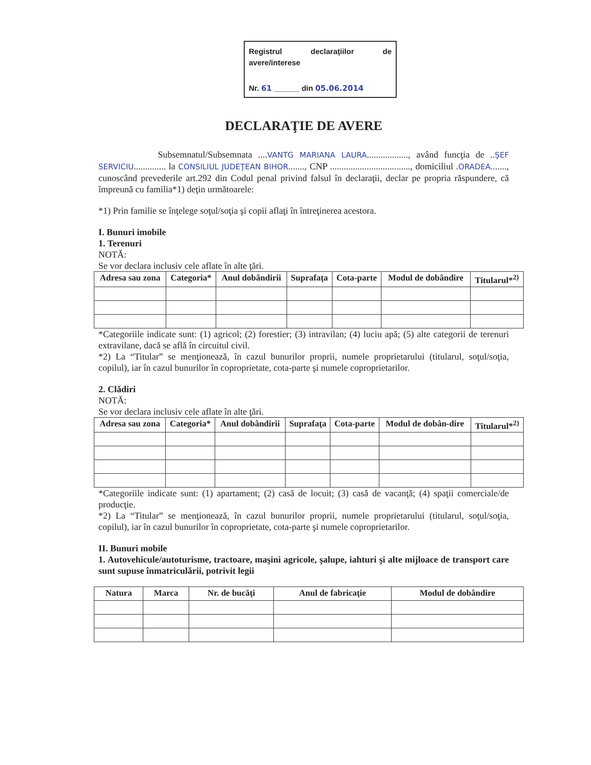Registrul declaraţiilor de avere/interese
Nr. 61 ______ din 05.06.2014
DECLARAŢIE DE AVERE
Subsemnatul/Subsemnata ....VANTG MARIANA LAURA.................., având funcţia de ..ŞEF SERVICIU.............. la CONSILIUL JUDEŢEAN BIHOR......., CNP ..................................., domiciliul .ORADEA......., cunoscând prevederile art.292 din Codul penal privind falsul în declaraţii, declar pe propria răspundere, că împreună cu familia*1) deţin următoarele:
*1) Prin familie se înţelege soţul/soţia şi copii aflaţi în întreţinerea acestora.
I. Bunuri imobile
1. Terenuri
NOTĂ:
Se vor declara inclusiv cele aflate în alte ţări.
| Adresa sau zona | Categoria* | Anul dobândirii | Suprafaţa | Cota-parte | Modul de dobândire | Titularul*<sup>2)</sup> |
| --- | --- | --- | --- | --- | --- | --- |
*Categoriile indicate sunt: (1) agricol; (2) forestier; (3) intravilan; (4) luciu apă; (5) alte categorii de terenuri extravilane, dacă se află în circuitul civil.
*2) La “Titular” se menţionează, în cazul bunurilor proprii, numele proprietarului (titularul, soţul/soţia, copilul), iar în cazul bunurilor în coproprietate, cota-parte şi numele coproprietarilor.
2. Clădiri
NOTĂ:
Se vor declara inclusiv cele aflate în alte ţări.
| Adresa sau zona | Categoria* | Anul dobândirii | Suprafaţa | Cota-parte | Modul de dobân-dire | Titularul*<sup>2)</sup> |
| --- | --- | --- | --- | --- | --- | --- |
*Categoriile indicate sunt: (1) apartament; (2) casă de locuit; (3) casă de vacanţă; (4) spaţii comerciale/de producţie.
*2) La “Titular” se menţionează, în cazul bunurilor proprii, numele proprietarului (titularul, soţul/soţia, copilul), iar în cazul bunurilor în coproprietate, cota-parte şi numele coproprietarilor.
II. Bunuri mobile
1. Autovehicule/autoturisme, tractoare, maşini agricole, şalupe, iahturi şi alte mijloace de transport care sunt supuse înmatriculării, potrivit legii
| Natura | Marca | Nr. de bucăţi | Anul de fabricaţie | Modul de dobândire |
| --- | --- | --- | --- | --- |